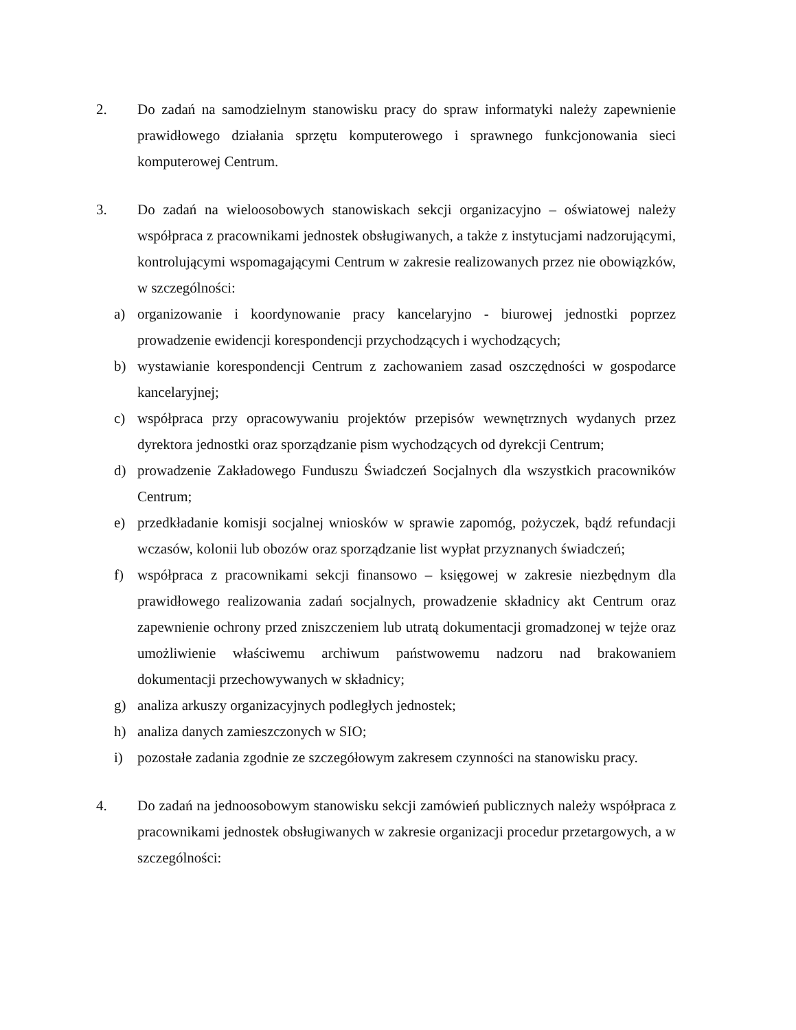2. Do zadań na samodzielnym stanowisku pracy do spraw informatyki należy zapewnienie prawidłowego działania sprzętu komputerowego i sprawnego funkcjonowania sieci komputerowej Centrum.
3. Do zadań na wieloosobowych stanowiskach sekcji organizacyjno – oświatowej należy współpraca z pracownikami jednostek obsługiwanych, a także z instytucjami nadzorującymi, kontrolującymi wspomagającymi Centrum w zakresie realizowanych przez nie obowiązków, w szczególności:
a) organizowanie i koordynowanie pracy kancelaryjno - biurowej jednostki poprzez prowadzenie ewidencji korespondencji przychodzących i wychodzących;
b) wystawianie korespondencji Centrum z zachowaniem zasad oszczędności w gospodarce kancelaryjnej;
c) współpraca przy opracowywaniu projektów przepisów wewnętrznych wydanych przez dyrektora jednostki oraz sporządzanie pism wychodzących od dyrekcji Centrum;
d) prowadzenie Zakładowego Funduszu Świadczeń Socjalnych dla wszystkich pracowników Centrum;
e) przedkładanie komisji socjalnej wniosków w sprawie zapomóg, pożyczek, bądź refundacji wczasów, kolonii lub obozów oraz sporządzanie list wypłat przyznanych świadczeń;
f) współpraca z pracownikami sekcji finansowo – księgowej w zakresie niezbędnym dla prawidłowego realizowania zadań socjalnych, prowadzenie składnicy akt Centrum oraz zapewnienie ochrony przed zniszczeniem lub utratą dokumentacji gromadzonej w tejże oraz umożliwienie właściwemu archiwum państwowemu nadzoru nad brakowaniem dokumentacji przechowywanych w składnicy;
g) analiza arkuszy organizacyjnych podległych jednostek;
h) analiza danych zamieszczonych w SIO;
i) pozostałe zadania zgodnie ze szczegółowym zakresem czynności na stanowisku pracy.
4. Do zadań na jednoosobowym stanowisku sekcji zamówień publicznych należy współpraca z pracownikami jednostek obsługiwanych w zakresie organizacji procedur przetargowych, a w szczególności: